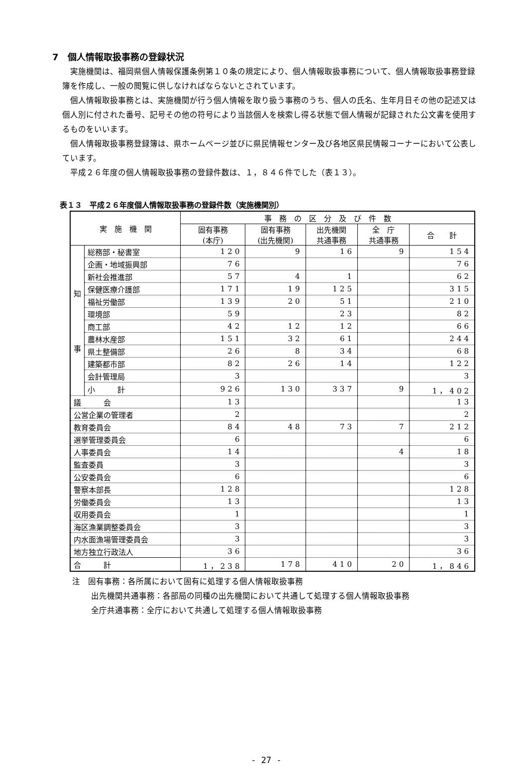7　個人情報取扱事務の登録状況
実施機関は、福岡県個人情報保護条例第１０条の規定により、個人情報取扱事務について、個人情報取扱事務登録簿を作成し、一般の閲覧に供しなければならないとされています。
個人情報取扱事務とは、実施機関が行う個人情報を取り扱う事務のうち、個人の氏名、生年月日その他の記述又は個人別に付された番号、記号その他の符号により当該個人を検索し得る状態で個人情報が記録された公文書を使用するものをいいます。
個人情報取扱事務登録簿は、県ホームページ並びに県民情報センター及び各地区県民情報コーナーにおいて公表しています。
平成２６年度の個人情報取扱事務の登録件数は、１，８４６件でした（表１３）。
表１３　平成２６年度個人情報取扱事務の登録件数（実施機関別）
| 実 施 機 関 | | 事 務 の 区 分 及 び 件 数 | | | | |
| --- | --- | --- | --- | --- | --- | --- |
| | | 固有事務 (本庁) | 固有事務 (出先機関) | 出先機関 共通事務 | 全 庁 共通事務 | 合 計 |
| 知 事 | 総務部・秘書室 | 120 | 9 | 16 | 9 | 154 |
| | 企画・地域振興部 | 76 | | | | 76 |
| | 新社会推進部 | 57 | 4 | 1 | | 62 |
| | 保健医療介護部 | 171 | 19 | 125 | | 315 |
| | 福祉労働部 | 139 | 20 | 51 | | 210 |
| | 環境部 | 59 | | 23 | | 82 |
| | 商工部 | 42 | 12 | 12 | | 66 |
| | 農林水産部 | 151 | 32 | 61 | | 244 |
| | 県土整備部 | 26 | 8 | 34 | | 68 |
| | 建築都市部 | 82 | 26 | 14 | | 122 |
| | 会計管理局 | 3 | | | | 3 |
| | 小 計 | 926 | 130 | 337 | 9 | 1，402 |
| 議 会 | | 13 | | | | 13 |
| 公営企業の管理者 | | 2 | | | | 2 |
| 教育委員会 | | 84 | 48 | 73 | 7 | 212 |
| 選挙管理委員会 | | 6 | | | | 6 |
| 人事委員会 | | 14 | | | 4 | 18 |
| 監査委員 | | 3 | | | | 3 |
| 公安委員会 | | 6 | | | | 6 |
| 警察本部長 | | 128 | | | | 128 |
| 労働委員会 | | 13 | | | | 13 |
| 収用委員会 | | 1 | | | | 1 |
| 海区漁業調整委員会 | | 3 | | | | 3 |
| 内水面漁場管理委員会 | | 3 | | | | 3 |
| 地方独立行政法人 | | 36 | | | | 36 |
| 合 計 | | 1，238 | 178 | 410 | 20 | 1，846 |
注　固有事務：各所属において固有に処理する個人情報取扱事務
出先機関共通事務：各部局の同種の出先機関において共通して処理する個人情報取扱事務
全庁共通事務：全庁において共通して処理する個人情報取扱事務
- 27 -